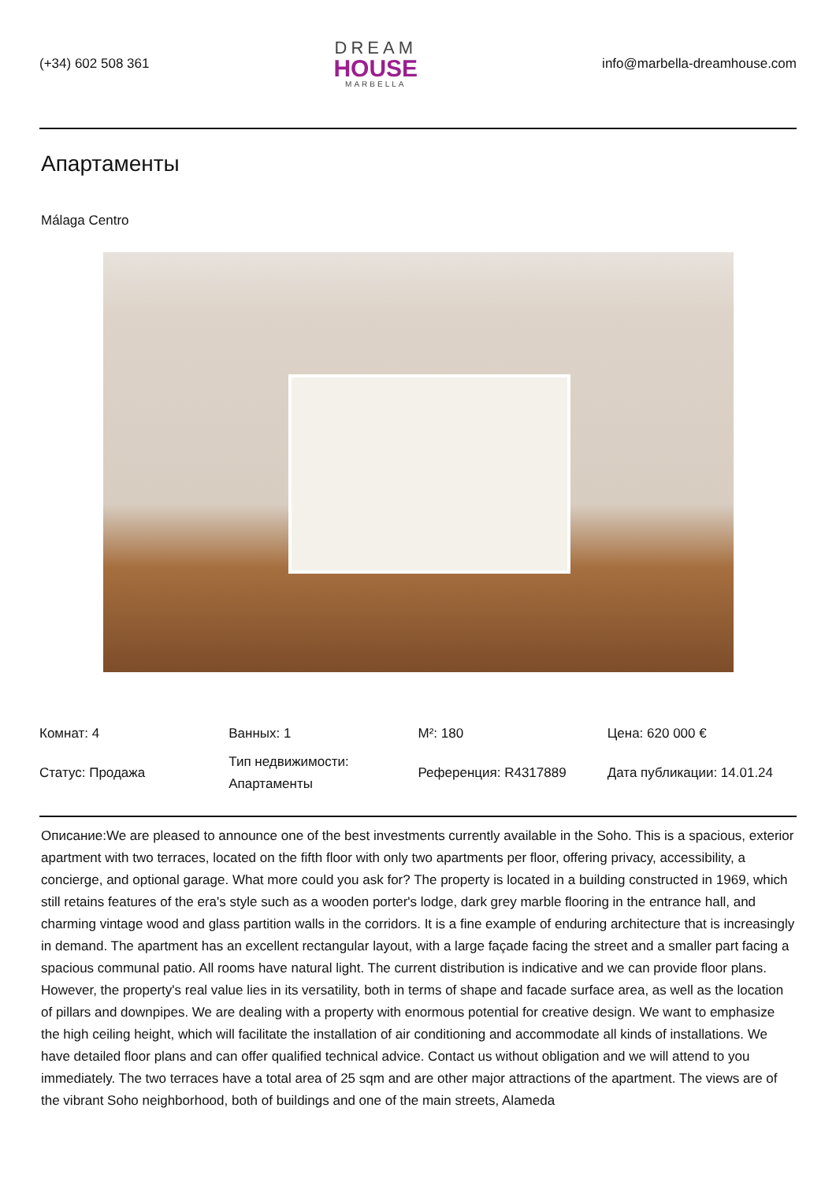(+34) 602 508 361
DREAM
HOUSE
MARBELLA
info@marbella-dreamhouse.com
Апартаменты
Málaga Centro
| Комнат: 4 | Ванных: 1 | M²: 180 | Цена: 620 000 € |
| Статус: Продажа | Тип недвижимости: Апартаменты | Референция: R4317889 | Дата публикации: 14.01.24 |
Описание:We are pleased to announce one of the best investments currently available in the Soho. This is a spacious, exterior apartment with two terraces, located on the fifth floor with only two apartments per floor, offering privacy, accessibility, a concierge, and optional garage. What more could you ask for? The property is located in a building constructed in 1969, which still retains features of the era's style such as a wooden porter's lodge, dark grey marble flooring in the entrance hall, and charming vintage wood and glass partition walls in the corridors. It is a fine example of enduring architecture that is increasingly in demand. The apartment has an excellent rectangular layout, with a large façade facing the street and a smaller part facing a spacious communal patio. All rooms have natural light. The current distribution is indicative and we can provide floor plans. However, the property's real value lies in its versatility, both in terms of shape and facade surface area, as well as the location of pillars and downpipes. We are dealing with a property with enormous potential for creative design. We want to emphasize the high ceiling height, which will facilitate the installation of air conditioning and accommodate all kinds of installations. We have detailed floor plans and can offer qualified technical advice. Contact us without obligation and we will attend to you immediately. The two terraces have a total area of 25 sqm and are other major attractions of the apartment. The views are of the vibrant Soho neighborhood, both of buildings and one of the main streets, Alameda